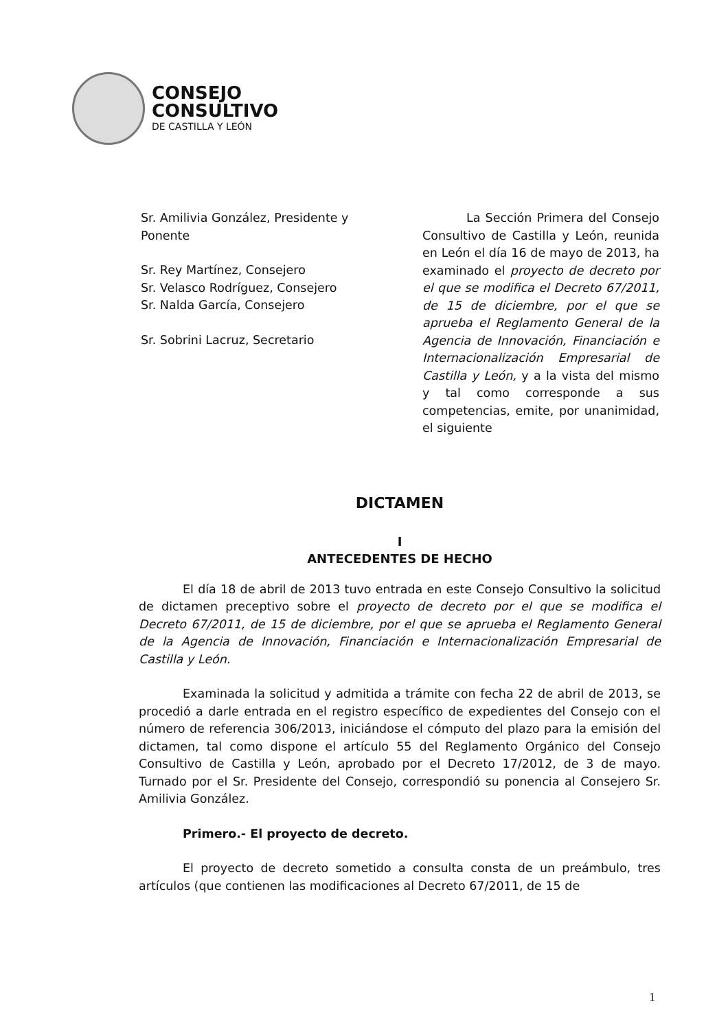CONSEJO
CONSULTIVO
DE CASTILLA Y LEÓN
Sr. Amilivia González, Presidente y Ponente
Sr. Rey Martínez, Consejero
Sr. Velasco Rodríguez, Consejero
Sr. Nalda García, Consejero
Sr. Sobrini Lacruz, Secretario
La Sección Primera del Consejo Consultivo de Castilla y León, reunida en León el día 16 de mayo de 2013, ha examinado el proyecto de decreto por el que se modifica el Decreto 67/2011, de 15 de diciembre, por el que se aprueba el Reglamento General de la Agencia de Innovación, Financiación e Internacionalización Empresarial de Castilla y León, y a la vista del mismo y tal como corresponde a sus competencias, emite, por unanimidad, el siguiente
DICTAMEN
I
ANTECEDENTES DE HECHO
El día 18 de abril de 2013 tuvo entrada en este Consejo Consultivo la solicitud de dictamen preceptivo sobre el proyecto de decreto por el que se modifica el Decreto 67/2011, de 15 de diciembre, por el que se aprueba el Reglamento General de la Agencia de Innovación, Financiación e Internacionalización Empresarial de Castilla y León.
Examinada la solicitud y admitida a trámite con fecha 22 de abril de 2013, se procedió a darle entrada en el registro específico de expedientes del Consejo con el número de referencia 306/2013, iniciándose el cómputo del plazo para la emisión del dictamen, tal como dispone el artículo 55 del Reglamento Orgánico del Consejo Consultivo de Castilla y León, aprobado por el Decreto 17/2012, de 3 de mayo. Turnado por el Sr. Presidente del Consejo, correspondió su ponencia al Consejero Sr. Amilivia González.
Primero.- El proyecto de decreto.
El proyecto de decreto sometido a consulta consta de un preámbulo, tres artículos (que contienen las modificaciones al Decreto 67/2011, de 15 de
1